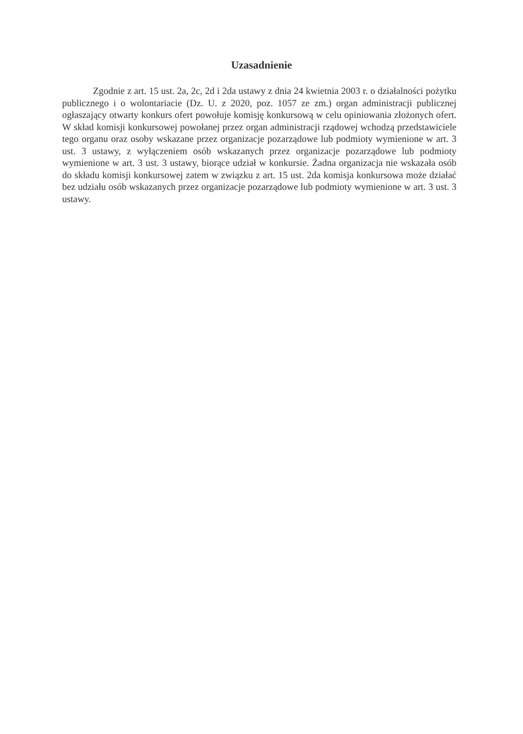Uzasadnienie
Zgodnie z art. 15 ust. 2a, 2c, 2d i 2da ustawy z dnia 24 kwietnia 2003 r. o działalności pożytku publicznego i o wolontariacie (Dz. U. z 2020, poz. 1057 ze zm.) organ administracji publicznej ogłaszający otwarty konkurs ofert powołuje komisję konkursową w celu opiniowania złożonych ofert. W skład komisji konkursowej powołanej przez organ administracji rządowej wchodzą przedstawiciele tego organu oraz osoby wskazane przez organizacje pozarządowe lub podmioty wymienione w art. 3 ust. 3 ustawy, z wyłączeniem osób wskazanych przez organizacje pozarządowe lub podmioty wymienione w art. 3 ust. 3 ustawy, biorące udział w konkursie. Żadna organizacja nie wskazała osób do składu komisji konkursowej zatem w związku z art. 15 ust. 2da komisja konkursowa może działać bez udziału osób wskazanych przez organizacje pozarządowe lub podmioty wymienione w art. 3 ust. 3 ustawy.